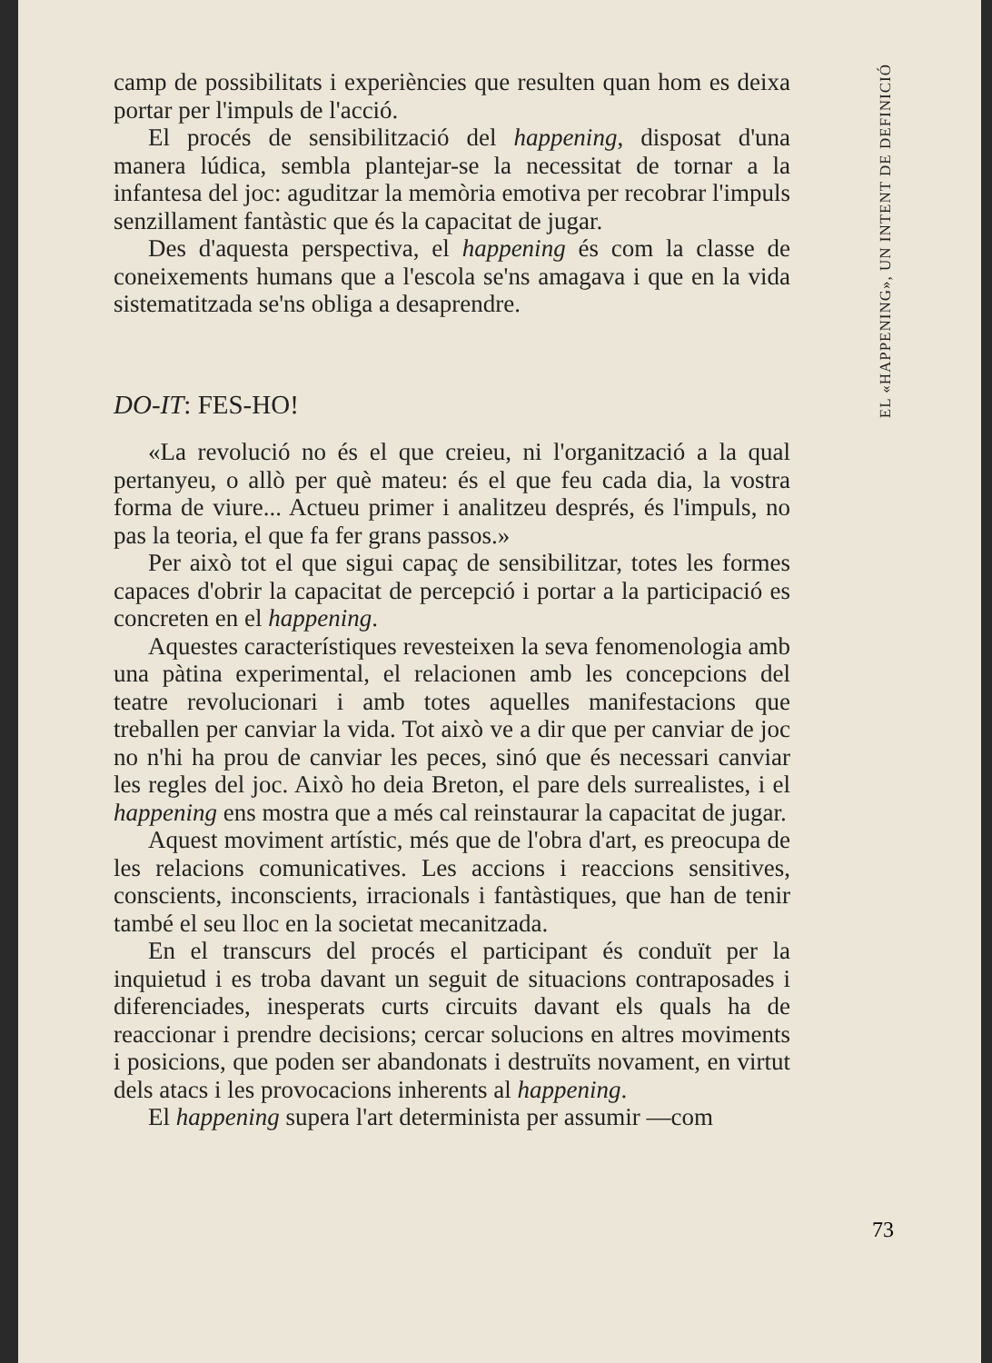EL «HAPPENING», UN INTENT DE DEFINICIÓ
camp de possibilitats i experiències que resulten quan hom es deixa portar per l'impuls de l'acció.
El procés de sensibilització del happening, disposat d'una manera lúdica, sembla plantejar-se la necessitat de tornar a la infantesa del joc: aguditzar la memòria emotiva per recobrar l'impuls senzillament fantàstic que és la capacitat de jugar.
Des d'aquesta perspectiva, el happening és com la classe de coneixements humans que a l'escola se'ns amagava i que en la vida sistematitzada se'ns obliga a desaprendre.
DO-IT: FES-HO!
«La revolució no és el que creieu, ni l'organització a la qual pertanyeu, o allò per què mateu: és el que feu cada dia, la vostra forma de viure... Actueu primer i analitzeu després, és l'impuls, no pas la teoria, el que fa fer grans passos.»
Per això tot el que sigui capaç de sensibilitzar, totes les formes capaces d'obrir la capacitat de percepció i portar a la participació es concreten en el happening.
Aquestes característiques revesteixen la seva fenomenologia amb una pàtina experimental, el relacionen amb les concepcions del teatre revolucionari i amb totes aquelles manifestacions que treballen per canviar la vida. Tot això ve a dir que per canviar de joc no n'hi ha prou de canviar les peces, sinó que és necessari canviar les regles del joc. Això ho deia Breton, el pare dels surrealistes, i el happening ens mostra que a més cal reinstaurar la capacitat de jugar.
Aquest moviment artístic, més que de l'obra d'art, es preocupa de les relacions comunicatives. Les accions i reaccions sensitives, conscients, inconscients, irracionals i fantàstiques, que han de tenir també el seu lloc en la societat mecanitzada.
En el transcurs del procés el participant és conduït per la inquietud i es troba davant un seguit de situacions contraposades i diferenciades, inesperats curts circuits davant els quals ha de reaccionar i prendre decisions; cercar solucions en altres moviments i posicions, que poden ser abandonats i destruïts novament, en virtut dels atacs i les provocacions inherents al happening.
El happening supera l'art determinista per assumir —com
73